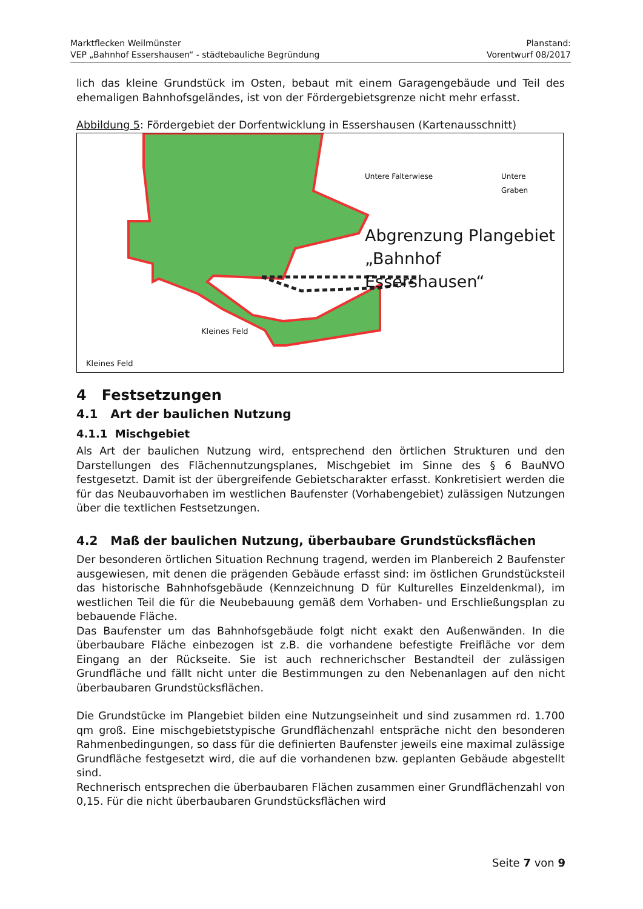Marktflecken Weilmünster
VEP „Bahnhof Essershausen“ - städtebauliche Begründung
Planstand:
Vorentwurf 08/2017
lich das kleine Grundstück im Osten, bebaut mit einem Garagengebäude und Teil des ehemaligen Bahnhofsgeländes, ist von der Fördergebietsgrenze nicht mehr erfasst.
Abbildung 5: Fördergebiet der Dorfentwicklung in Essershausen (Kartenausschnitt)
Untere Falterwiese
Untere
Graben
Abgrenzung Plangebiet
„Bahnhof Essershausen“
Kleines Feld
Kleines Feld
4 Festsetzungen
4.1 Art der baulichen Nutzung
4.1.1 Mischgebiet
Als Art der baulichen Nutzung wird, entsprechend den örtlichen Strukturen und den Darstellungen des Flächennutzungsplanes, Mischgebiet im Sinne des § 6 BauNVO festgesetzt. Damit ist der übergreifende Gebietscharakter erfasst. Konkretisiert werden die für das Neubauvorhaben im westlichen Baufenster (Vorhabengebiet) zulässigen Nutzungen über die textlichen Festsetzungen.
4.2 Maß der baulichen Nutzung, überbaubare Grundstücksflächen
Der besonderen örtlichen Situation Rechnung tragend, werden im Planbereich 2 Baufenster ausgewiesen, mit denen die prägenden Gebäude erfasst sind: im östlichen Grundstücksteil das historische Bahnhofsgebäude (Kennzeichnung D für Kulturelles Einzeldenkmal), im westlichen Teil die für die Neubebauung gemäß dem Vorhaben- und Erschließungsplan zu bebauende Fläche.
Das Baufenster um das Bahnhofsgebäude folgt nicht exakt den Außenwänden. In die überbaubare Fläche einbezogen ist z.B. die vorhandene befestigte Freifläche vor dem Eingang an der Rückseite. Sie ist auch rechnerichscher Bestandteil der zulässigen Grundfläche und fällt nicht unter die Bestimmungen zu den Nebenanlagen auf den nicht überbaubaren Grundstücksflächen.
Die Grundstücke im Plangebiet bilden eine Nutzungseinheit und sind zusammen rd. 1.700 qm groß. Eine mischgebietstypische Grundflächenzahl entspräche nicht den besonderen Rahmenbedingungen, so dass für die definierten Baufenster jeweils eine maximal zulässige Grundfläche festgesetzt wird, die auf die vorhandenen bzw. geplanten Gebäude abgestellt sind.
Rechnerisch entsprechen die überbaubaren Flächen zusammen einer Grundflächenzahl von 0,15. Für die nicht überbaubaren Grundstücksflächen wird
Seite 7 von 9